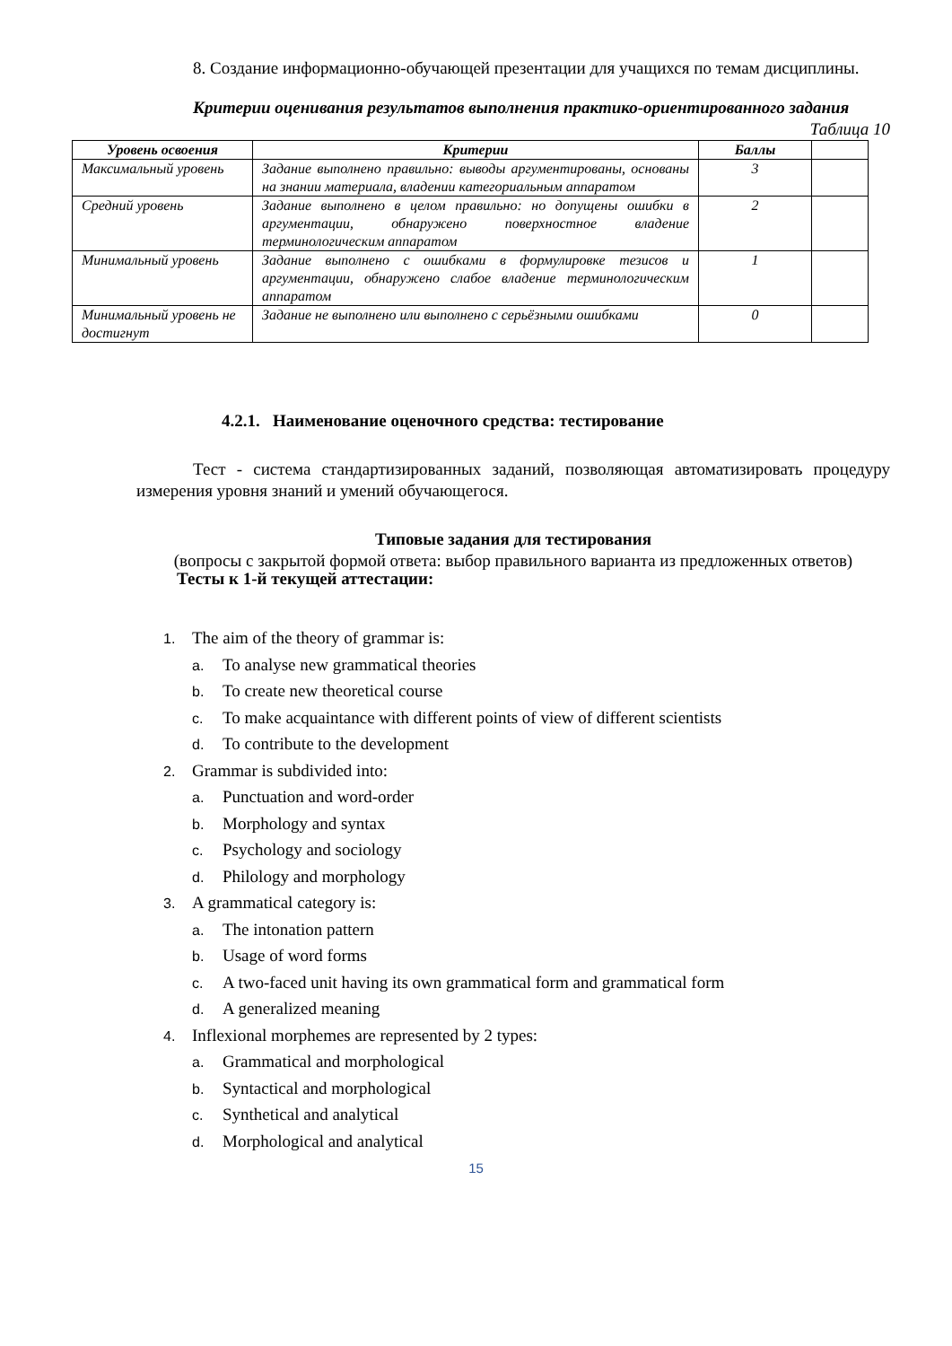8. Создание информационно-обучающей презентации для учащихся по темам дисциплины.
Критерии оценивания результатов выполнения практико-ориентированного задания
Таблица 10
| Уровень освоения | Критерии | Баллы | |
| --- | --- | --- | --- |
| Максимальный уровень | Задание выполнено правильно: выводы аргументированы, основаны на знании материала, владении категориальным аппаратом | 3 | |
| Средний уровень | Задание выполнено в целом правильно: но допущены ошибки в аргументации, обнаружено поверхностное владение терминологическим аппаратом | 2 | |
| Минимальный уровень | Задание выполнено с ошибками в формулировке тезисов и аргументации, обнаружено слабое владение терминологическим аппаратом | 1 | |
| Минимальный уровень не достигнут | Задание не выполнено или выполнено с серьёзными ошибками | 0 | |
4.2.1. Наименование оценочного средства: тестирование
Тест - система стандартизированных заданий, позволяющая автоматизировать процедуру измерения уровня знаний и умений обучающегося.
Типовые задания для тестирования
(вопросы с закрытой формой ответа: выбор правильного варианта из предложенных ответов)
Тесты к 1-й текущей аттестации:
1. The aim of the theory of grammar is:
a. To analyse new grammatical theories
b. To create new theoretical course
c. To make acquaintance with different points of view of different scientists
d. To contribute to the development
2. Grammar is subdivided into:
a. Punctuation and word-order
b. Morphology and syntax
c. Psychology and sociology
d. Philology and morphology
3. A grammatical category is:
a. The intonation pattern
b. Usage of word forms
c. A two-faced unit having its own grammatical form and grammatical form
d. A generalized meaning
4. Inflexional morphemes are represented by 2 types:
a. Grammatical and morphological
b. Syntactical and morphological
c. Synthetical and analytical
d. Morphological and analytical
15